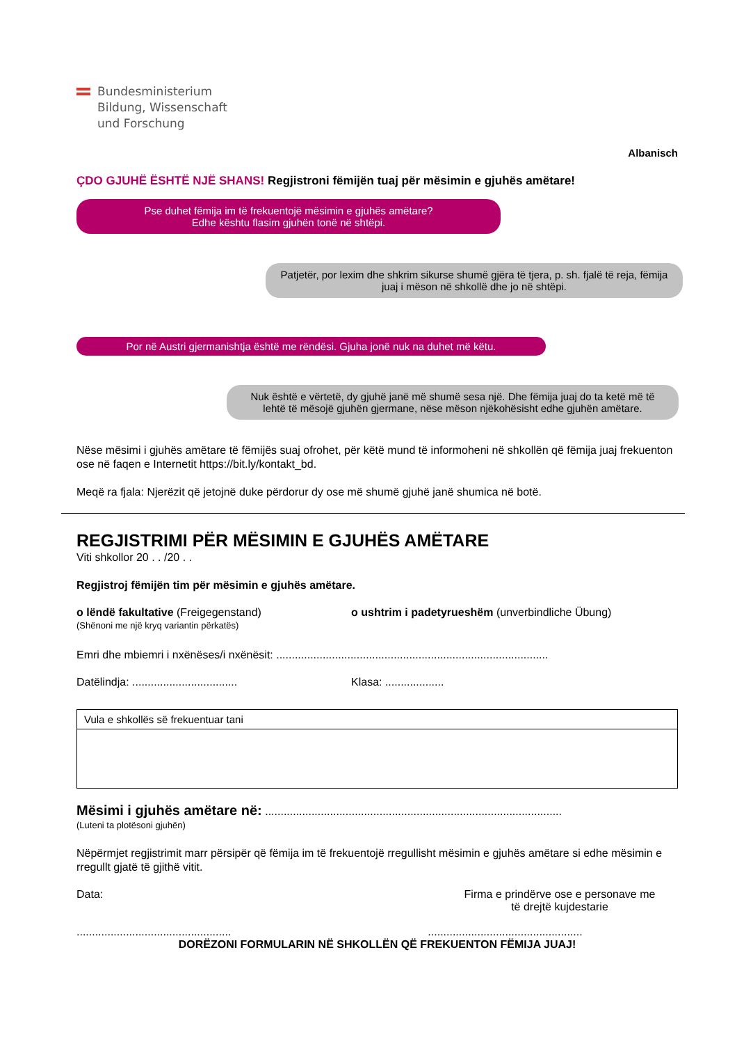Bundesministerium
Bildung, Wissenschaft
und Forschung
Albanisch
ÇDO GJUHË ËSHTË NJË SHANS! Regjistroni fëmijën tuaj për mësimin e gjuhës amëtare!
Pse duhet fëmija im të frekuentojë mësimin e gjuhës amëtare?
Edhe kështu flasim gjuhën tonë në shtëpi.
Patjetër, por lexim dhe shkrim sikurse shumë gjëra të tjera, p. sh. fjalë të reja, fëmija juaj i mëson në shkollë dhe jo në shtëpi.
Por në Austri gjermanishtja është me rëndësi. Gjuha jonë nuk na duhet më këtu.
Nuk është e vërtetë, dy gjuhë janë më shumë sesa një. Dhe fëmija juaj do ta ketë më të lehtë të mësojë gjuhën gjermane, nëse mëson njëkohësisht edhe gjuhën amëtare.
Nëse mësimi i gjuhës amëtare të fëmijës suaj ofrohet, për këtë mund të informoheni në shkollën që fëmija juaj frekuenton ose në faqen e Internetit https://bit.ly/kontakt_bd.
Meqë ra fjala: Njerëzit që jetojnë duke përdorur dy ose më shumë gjuhë janë shumica në botë.
REGJISTRIMI PËR MËSIMIN E GJUHËS AMËTARE
Viti shkollor 20 . . /20 . .
Regjistroj fëmijën tim për mësimin e gjuhës amëtare.
o lëndë fakultative (Freigegenstand)
(Shënoni me një kryq variantin përkatës)
o ushtrim i padetyrueshëm (unverbindliche Übung)
Emri dhe mbiemri i nxënëses/i nxënësit: ........................................................................................
Datëlindja: ..................................
Klasa: ...................
Vula e shkollës së frekuentuar tani
Mësimi i gjuhës amëtare në: ................................................................................................
(Luteni ta plotësoni gjuhën)
Nëpërmjet regjistrimit marr përsipër që fëmija im të frekuentojë rregullisht mësimin e gjuhës amëtare si edhe mësimin e rregullt gjatë të gjithë vitit.
Data: Firma e prindërve ose e personave me të drejtë kujdestarie
.................................................. ..................................................
DORËZONI FORMULARIN NË SHKOLLËN QË FREKUENTON FËMIJA JUAJ!